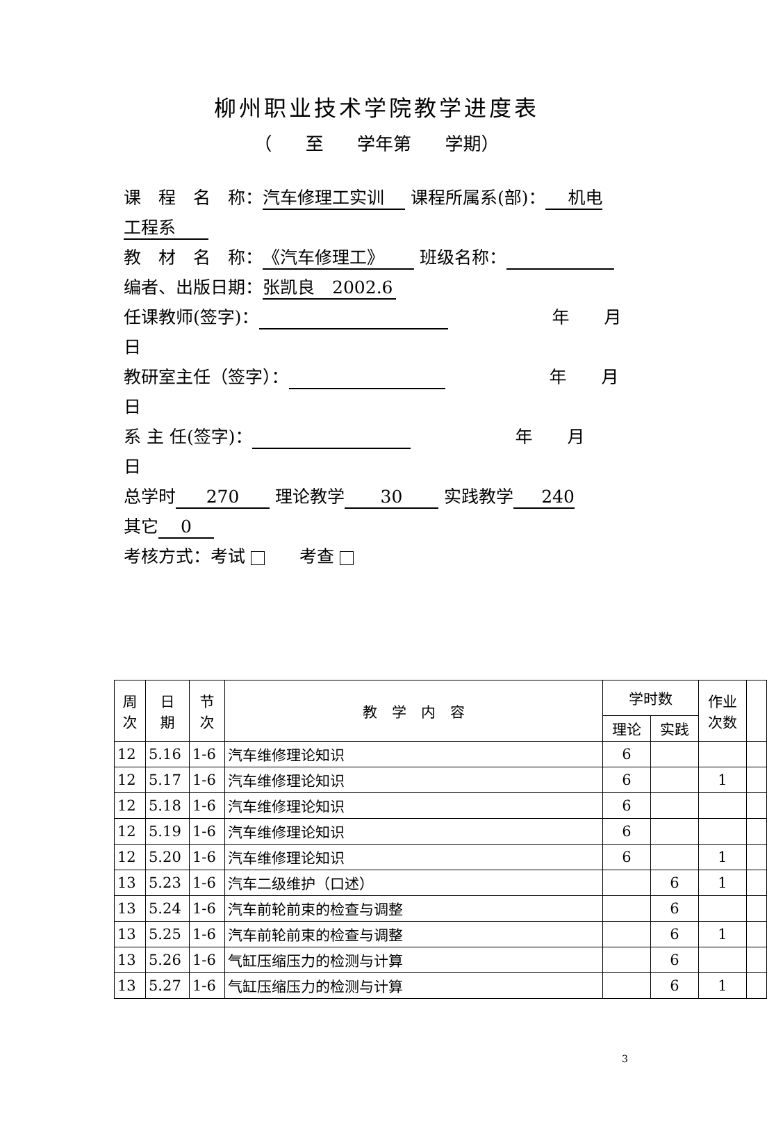柳州职业技术学院教学进度表
（ 至 学年第 学期）
课　程　名　称： 汽车修理工实训 课程所属系(部)： 机电
工程系
教　材　名　称： 《汽车修理工》 班级名称：
编者、出版日期： 张凯良　2002.6
任课教师(签字)： 　　　　　　年　　月
日
教研室主任（签字）： 　　　　　　年　　月
日
系 主 任(签字)： 　　　　　　年　　月
日
总学时 270 理论教学 30 实践教学 240
其它 0
考核方式：考试 　　考查
| 周 次 | 日 期 | 节 次 | 教 学 内 容 | 学时数 | | 作业 次数 | |
| --- | --- | --- | --- | --- | --- | --- | --- |
| | | | | 理论 | 实践 | | |
| 12 | 5.16 | 1-6 | 汽车维修理论知识 | 6 | | | |
| 12 | 5.17 | 1-6 | 汽车维修理论知识 | 6 | | 1 | |
| 12 | 5.18 | 1-6 | 汽车维修理论知识 | 6 | | | |
| 12 | 5.19 | 1-6 | 汽车维修理论知识 | 6 | | | |
| 12 | 5.20 | 1-6 | 汽车维修理论知识 | 6 | | 1 | |
| 13 | 5.23 | 1-6 | 汽车二级维护（口述） | | 6 | 1 | |
| 13 | 5.24 | 1-6 | 汽车前轮前束的检查与调整 | | 6 | | |
| 13 | 5.25 | 1-6 | 汽车前轮前束的检查与调整 | | 6 | 1 | |
| 13 | 5.26 | 1-6 | 气缸压缩压力的检测与计算 | | 6 | | |
| 13 | 5.27 | 1-6 | 气缸压缩压力的检测与计算 | | 6 | 1 | |
3